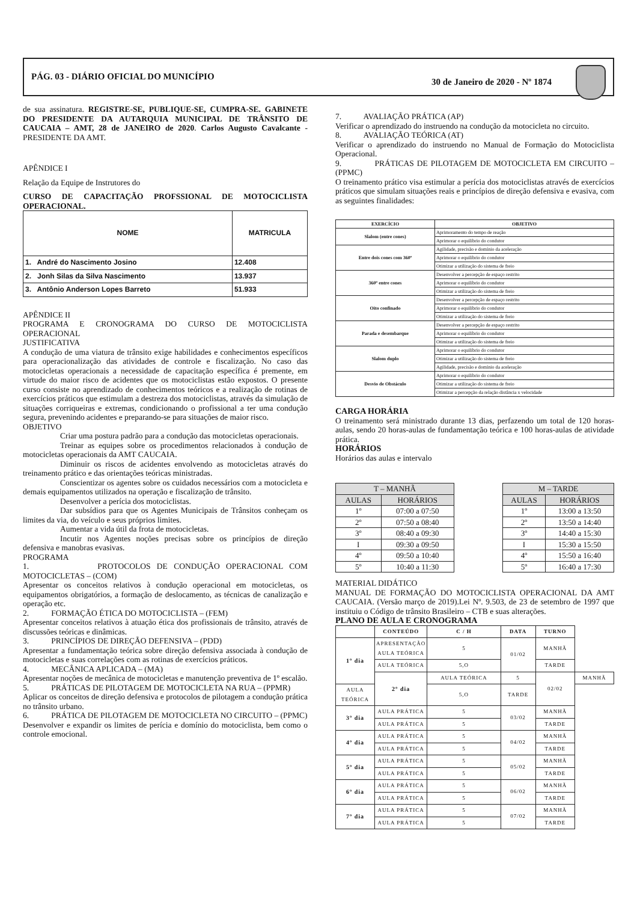PÁG. 03 - DIÁRIO OFICIAL DO MUNICÍPIO 30 de Janeiro de 2020 - Nº 1874
de sua assinatura. REGISTRE-SE, PUBLIQUE-SE, CUMPRA-SE. GABINETE DO PRESIDENTE DA AUTARQUIA MUNICIPAL DE TRÂNSITO DE CAUCAIA – AMT, 28 de JANEIRO de 2020. Carlos Augusto Cavalcante - PRESIDENTE DA AMT.
APÊNDICE I
Relação da Equipe de Instrutores do
CURSO DE CAPACITAÇÃO PROFSSIONAL DE MOTOCICLISTA OPERACIONAL.
| NOME | MATRICULA |
| --- | --- |
| 1. André do Nascimento Josino | 12.408 |
| 2. Jonh Silas da Silva Nascimento | 13.937 |
| 3. Antônio Anderson Lopes Barreto | 51.933 |
APÊNDICE II
PROGRAMA E CRONOGRAMA DO CURSO DE MOTOCICLISTA OPERACIONAL
JUSTIFICATIVA
A condução de uma viatura de trânsito exige habilidades e conhecimentos específicos para operacionalização das atividades de controle e fiscalização. No caso das motocicletas operacionais a necessidade de capacitação específica é premente, em virtude do maior risco de acidentes que os motociclistas estão expostos. O presente curso consiste no aprendizado de conhecimentos teóricos e a realização de rotinas de exercícios práticos que estimulam a destreza dos motociclistas, através da simulação de situações corriqueiras e extremas, condicionando o profissional a ter uma condução segura, prevenindo acidentes e preparando-se para situações de maior risco.
OBJETIVO
Criar uma postura padrão para a condução das motocicletas operacionais.
Treinar as equipes sobre os procedimentos relacionados à condução de motocicletas operacionais da AMT CAUCAIA.
Diminuir os riscos de acidentes envolvendo as motocicletas através do treinamento prático e das orientações teóricas ministradas.
Conscientizar os agentes sobre os cuidados necessários com a motocicleta e demais equipamentos utilizados na operação e fiscalização de trânsito.
Desenvolver a perícia dos motociclistas.
Dar subsídios para que os Agentes Municipais de Trânsitos conheçam os limites da via, do veículo e seus próprios limites.
Aumentar a vida útil da frota de motocicletas.
Incutir nos Agentes noções precisas sobre os princípios de direção defensiva e manobras evasivas.
PROGRAMA
1. PROTOCOLOS DE CONDUÇÃO OPERACIONAL COM MOTOCICLETAS – (COM)
Apresentar os conceitos relativos à condução operacional em motocicletas, os equipamentos obrigatórios, a formação de deslocamento, as técnicas de canalização e operação etc.
2. FORMAÇÃO ÉTICA DO MOTOCICLISTA – (FEM)
Apresentar conceitos relativos à atuação ética dos profissionais de trânsito, através de discussões teóricas e dinâmicas.
3. PRINCÍPIOS DE DIREÇÃO DEFENSIVA – (PDD)
Apresentar a fundamentação teórica sobre direção defensiva associada à condução de motocicletas e suas correlações com as rotinas de exercícios práticos.
4. MECÂNICA APLICADA – (MA)
Apresentar noções de mecânica de motocicletas e manutenção preventiva de 1º escalão.
5. PRÁTICAS DE PILOTAGEM DE MOTOCICLETA NA RUA – (PPMR)
Aplicar os conceitos de direção defensiva e protocolos de pilotagem a condução prática no trânsito urbano.
6. PRÁTICA DE PILOTAGEM DE MOTOCICLETA NO CIRCUITO – (PPMC)
Desenvolver e expandir os limites de perícia e domínio do motociclista, bem como o controle emocional.
7. AVALIAÇÃO PRÁTICA (AP)
Verificar o aprendizado do instruendo na condução da motocicleta no circuito.
8. AVALIAÇÃO TEÓRICA (AT)
Verificar o aprendizado do instruendo no Manual de Formação do Motociclista Operacional.
9. PRÁTICAS DE PILOTAGEM DE MOTOCICLETA EM CIRCUITO – (PPMC)
O treinamento prático visa estimular a perícia dos motociclistas através de exercícios práticos que simulam situações reais e princípios de direção defensiva e evasiva, com as seguintes finalidades:
| EXERCÍCIO | OBJETIVO |
| --- | --- |
| Slalom (entre cones) | Aprimoramento do tempo de reação |
| | Aprimorar o equilíbrio do condutor |
| Entre dois cones com 360º | Agilidade, precisão e domínio da aceleração |
| | Aprimorar o equilíbrio do condutor |
| | Otimizar a utilização do sistema de freio |
| 360º entre cones | Desenvolver a percepção de espaço restrito |
| | Aprimorar o equilíbrio do condutor |
| | Otimizar a utilização do sistema de freio |
| Oito confinado | Desenvolver a percepção de espaço restrito |
| | Aprimorar o equilíbrio do condutor |
| | Otimizar a utilização do sistema de freio |
| Parada e desembarque | Desenvolver a percepção de espaço restrito |
| | Aprimorar o equilíbrio do condutor |
| | Otimizar a utilização do sistema de freio |
| Slalom duplo | Aprimorar o equilíbrio do condutor |
| | Otimizar a utilização do sistema de freio |
| | Agilidade, precisão e domínio da aceleração |
| Desvio de Obstáculo | Aprimorar o equilíbrio do condutor |
| | Otimizar a utilização do sistema de freio |
| | Otimizar a percepção da relação distância x velocidade |
CARGA HORÁRIA
O treinamento será ministrado durante 13 dias, perfazendo um total de 120 horas-aulas, sendo 20 horas-aulas de fundamentação teórica e 100 horas-aulas de atividade prática.
HORÁRIOS
Horários das aulas e intervalo
| T – MANHÃ | |
| AULAS | HORÁRIOS |
| 1º | 07:00 a 07:50 |
| 2º | 07:50 a 08:40 |
| 3º | 08:40 a 09:30 |
| I | 09:30 a 09:50 |
| 4º | 09:50 a 10:40 |
| 5º | 10:40 a 11:30 |
| M – TARDE | |
| AULAS | HORÁRIOS |
| 1º | 13:00 a 13:50 |
| 2º | 13:50 a 14:40 |
| 3º | 14:40 a 15:30 |
| I | 15:30 a 15:50 |
| 4º | 15:50 a 16:40 |
| 5º | 16:40 a 17:30 |
MATERIAL DIDÁTICO
MANUAL DE FORMAÇÃO DO MOTOCICLISTA OPERACIONAL DA AMT CAUCAIA. (Versão março de 2019).Lei Nº. 9.503, de 23 de setembro de 1997 que instituiu o Código de trânsito Brasileiro – CTB e suas alterações.
PLANO DE AULA E CRONOGRAMA
| | CONTEÚDO | C / H | DATA | TURNO | |
| --- | --- | --- | --- | --- | --- |
| 1º dia | APRESENTAÇÃO AULA TEÓRICA | 5 | 01/02 | MANHÃ | |
| | AULA TEÓRICA | 5,O | | TARDE | |
| | 2º dia | AULA TEÓRICA | 5 | 02/02 | MANHÃ |
| AULA TEÓRICA | | 5,O | TARDE | | |
| 3º dia | AULA PRÁTICA | 5 | 03/02 | MANHÃ | |
| | AULA PRÁTICA | 5 | | TARDE | |
| 4º dia | AULA PRÁTICA | 5 | 04/02 | MANHÃ | |
| | AULA PRÁTICA | 5 | | TARDE | |
| 5º dia | AULA PRÁTICA | 5 | 05/02 | MANHÃ | |
| | AULA PRÁTICA | 5 | | TARDE | |
| 6º dia | AULA PRÁTICA | 5 | 06/02 | MANHÃ | |
| | AULA PRÁTICA | 5 | | TARDE | |
| 7º dia | AULA PRÁTICA | 5 | 07/02 | MANHÃ | |
| | AULA PRÁTICA | 5 | | TARDE | |